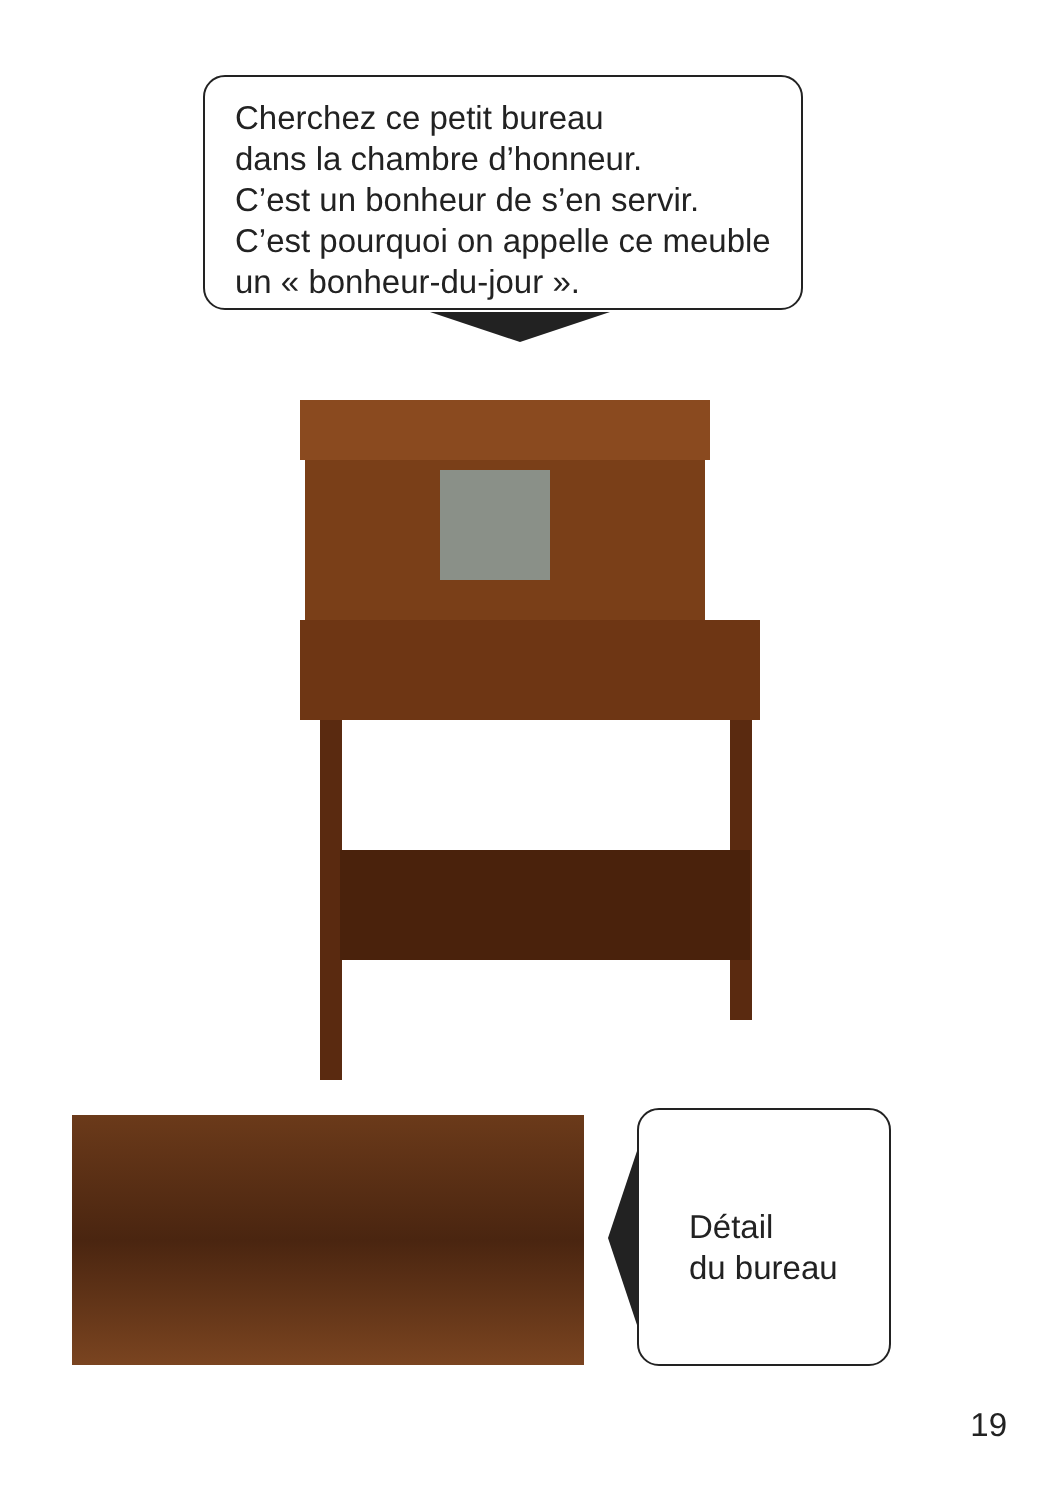Cherchez ce petit bureau
dans la chambre d’honneur.
C’est un bonheur de s’en servir.
C’est pourquoi on appelle ce meuble
un « bonheur-du-jour ».
Détail
du bureau
19